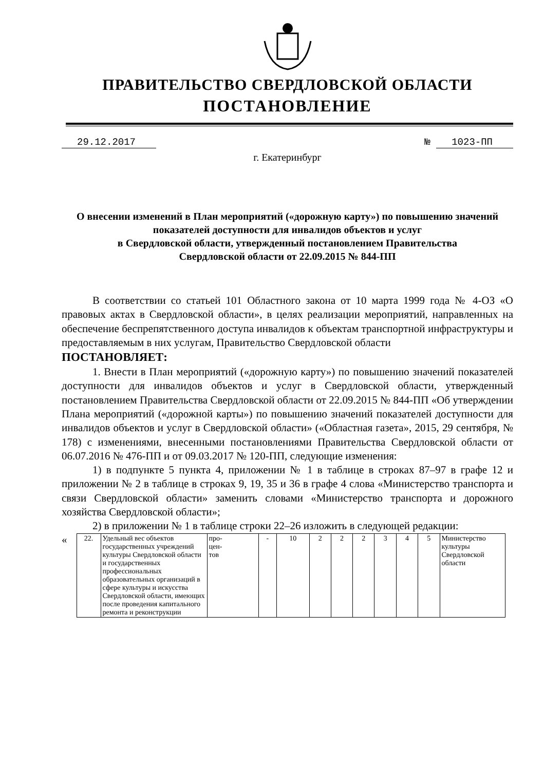ПРАВИТЕЛЬСТВО СВЕРДЛОВСКОЙ ОБЛАСТИ
ПОСТАНОВЛЕНИЕ
29.12.2017 № 1023-ПП
г. Екатеринбург
О внесении изменений в План мероприятий («дорожную карту») по повышению значений показателей доступности для инвалидов объектов и услуг
в Свердловской области, утвержденный постановлением Правительства
Свердловской области от 22.09.2015 № 844-ПП
В соответствии со статьей 101 Областного закона от 10 марта 1999 года № 4-ОЗ «О правовых актах в Свердловской области», в целях реализации мероприятий, направленных на обеспечение беспрепятственного доступа инвалидов к объектам транспортной инфраструктуры и предоставляемым в них услугам, Правительство Свердловской области
ПОСТАНОВЛЯЕТ:
1. Внести в План мероприятий («дорожную карту») по повышению значений показателей доступности для инвалидов объектов и услуг в Свердловской области, утвержденный постановлением Правительства Свердловской области от 22.09.2015 № 844-ПП «Об утверждении Плана мероприятий («дорожной карты») по повышению значений показателей доступности для инвалидов объектов и услуг в Свердловской области» («Областная газета», 2015, 29 сентября, № 178) с изменениями, внесенными постановлениями Правительства Свердловской области от 06.07.2016 № 476-ПП и от 09.03.2017 № 120-ПП, следующие изменения:
1) в подпункте 5 пункта 4, приложении № 1 в таблице в строках 87–97 в графе 12 и приложении № 2 в таблице в строках 9, 19, 35 и 36 в графе 4 слова «Министерство транспорта и связи Свердловской области» заменить словами «Министерство транспорта и дорожного хозяйства Свердловской области»;
2) в приложении № 1 в таблице строки 22–26 изложить в следующей редакции:
«
| 22. | Удельный вес объектов государственных учреждений культуры Свердловской области и государственных профессиональных образовательных организаций в сфере культуры и искусства Свердловской области, имеющих после проведения капитального ремонта и реконструкции | про- цен- тов | - | 10 | 2 | 2 | 2 | 3 | 4 | 5 | Министерство культуры Свердловской области |